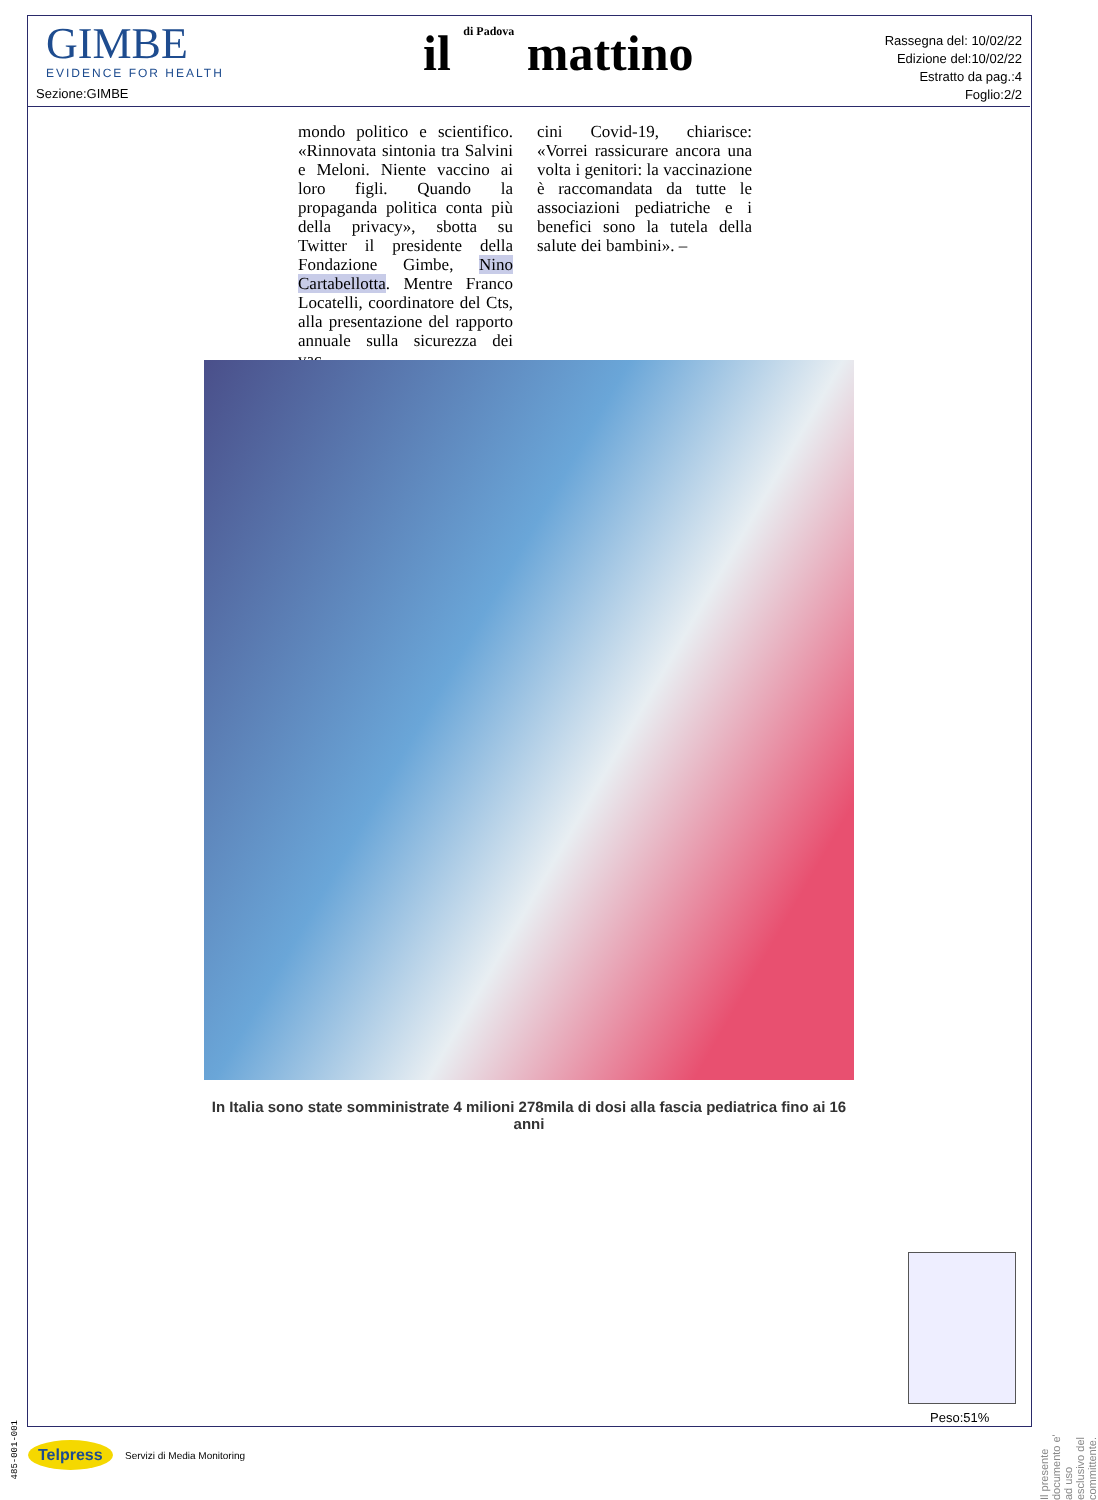GIMBE
EVIDENCE FOR HEALTH
Sezione:GIMBE
il di Padova mattino
Rassegna del: 10/02/22
Edizione del:10/02/22
Estratto da pag.:4
Foglio:2/2
mondo politico e scientifico. «Rinnovata sintonia tra Salvini e Meloni. Niente vaccino ai loro figli. Quando la propaganda politica conta più della privacy», sbotta su Twitter il presidente della Fondazione Gimbe, Nino Cartabellotta. Mentre Franco Locatelli, coordinatore del Cts, alla presentazione del rapporto annuale sulla sicurezza dei vac-
cini Covid-19, chiarisce: «Vorrei rassicurare ancora una volta i genitori: la vaccinazione è raccomandata da tutte le associazioni pediatriche e i benefici sono la tutela della salute dei bambini». –
In Italia sono state somministrate 4 milioni 278mila di dosi alla fascia pediatrica fino ai 16 anni
Peso:51%
Il presente documento e' ad uso esclusivo del committente.
485-001-001
Telpress Servizi di Media Monitoring